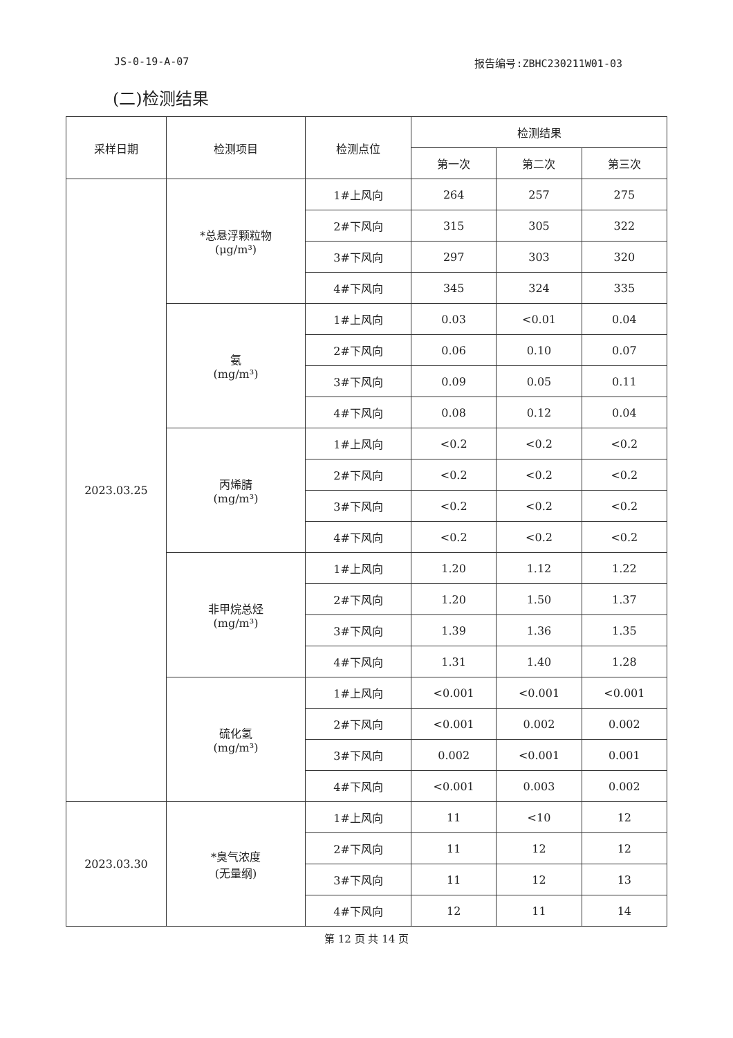JS-0-19-A-07 报告编号:ZBHC230211W01-03
(二)检测结果
| 采样日期 | 检测项目 | 检测点位 | 检测结果 | | |
| --- | --- | --- | --- | --- | --- |
| | | | 第一次 | 第二次 | 第三次 |
| 2023.03.25 | *总悬浮颗粒物 (μg/m³) | 1#上风向 | 264 | 257 | 275 |
| | | 2#下风向 | 315 | 305 | 322 |
| | | 3#下风向 | 297 | 303 | 320 |
| | | 4#下风向 | 345 | 324 | 335 |
| | 氨 (mg/m³) | 1#上风向 | 0.03 | <0.01 | 0.04 |
| | | 2#下风向 | 0.06 | 0.10 | 0.07 |
| | | 3#下风向 | 0.09 | 0.05 | 0.11 |
| | | 4#下风向 | 0.08 | 0.12 | 0.04 |
| | 丙烯腈 (mg/m³) | 1#上风向 | <0.2 | <0.2 | <0.2 |
| | | 2#下风向 | <0.2 | <0.2 | <0.2 |
| | | 3#下风向 | <0.2 | <0.2 | <0.2 |
| | | 4#下风向 | <0.2 | <0.2 | <0.2 |
| | 非甲烷总烃 (mg/m³) | 1#上风向 | 1.20 | 1.12 | 1.22 |
| | | 2#下风向 | 1.20 | 1.50 | 1.37 |
| | | 3#下风向 | 1.39 | 1.36 | 1.35 |
| | | 4#下风向 | 1.31 | 1.40 | 1.28 |
| | 硫化氢 (mg/m³) | 1#上风向 | <0.001 | <0.001 | <0.001 |
| | | 2#下风向 | <0.001 | 0.002 | 0.002 |
| | | 3#下风向 | 0.002 | <0.001 | 0.001 |
| | | 4#下风向 | <0.001 | 0.003 | 0.002 |
| 2023.03.30 | *臭气浓度 (无量纲) | 1#上风向 | 11 | <10 | 12 |
| | | 2#下风向 | 11 | 12 | 12 |
| | | 3#下风向 | 11 | 12 | 13 |
| | | 4#下风向 | 12 | 11 | 14 |
第 12 页 共 14 页